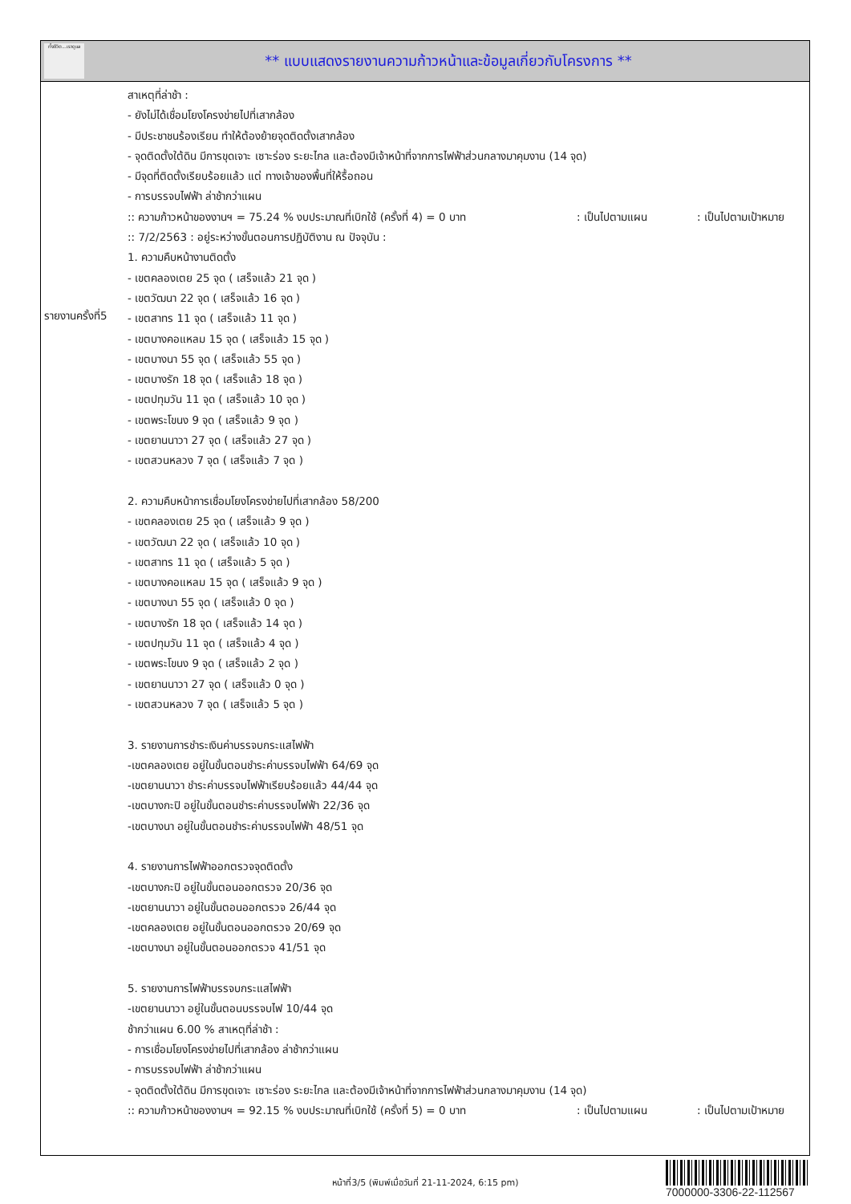ทั้งชีวิต...เราดูแล
** แบบแสดงรายงานความก้าวหน้าและข้อมูลเกี่ยวกับโครงการ **
รายงานครั้งที่5
สาเหตุที่ล่าช้า :
- ยังไม่ได้เชื่อมโยงโครงข่ายไปที่เสากล้อง
- มีประชาชนร้องเรียน ทำให้ต้องย้ายจุดติดตั้งเสากล้อง
- จุดติดตั้งใต้ดิน มีการขุดเจาะ เซาะร่อง ระยะไกล และต้องมีเจ้าหน้าที่จากการไฟฟ้าส่วนกลางมาคุมงาน (14 จุด)
- มีจุดที่ติดตั้งเรียบร้อยแล้ว แต่ ทางเจ้าของพื้นที่ให้รื้อถอน
- การบรรจบไฟฟ้า ล่าช้ากว่าแผน
:: ความก้าวหน้าของงานฯ = 75.24 % งบประมาณที่เบิกใช้ (ครั้งที่ 4) = 0 บาท : เป็นไปตามแผน : เป็นไปตามเป้าหมาย
:: 7/2/2563 : อยู่ระหว่างขั้นตอนการปฏิบัติงาน ณ ปัจจุบัน :
1. ความคืบหน้างานติดตั้ง
- เขตคลองเตย 25 จุด ( เสร็จแล้ว 21 จุด )
- เขตวัฒนา 22 จุด ( เสร็จแล้ว 16 จุด )
- เขตสาทร 11 จุด ( เสร็จแล้ว 11 จุด )
- เขตบางคอแหลม 15 จุด ( เสร็จแล้ว 15 จุด )
- เขตบางนา 55 จุด ( เสร็จแล้ว 55 จุด )
- เขตบางรัก 18 จุด ( เสร็จแล้ว 18 จุด )
- เขตปทุมวัน 11 จุด ( เสร็จแล้ว 10 จุด )
- เขตพระโขนง 9 จุด ( เสร็จแล้ว 9 จุด )
- เขตยานนาวา 27 จุด ( เสร็จแล้ว 27 จุด )
- เขตสวนหลวง 7 จุด ( เสร็จแล้ว 7 จุด )
2. ความคืบหน้าการเชื่อมโยงโครงข่ายไปที่เสากล้อง 58/200
- เขตคลองเตย 25 จุด ( เสร็จแล้ว 9 จุด )
- เขตวัฒนา 22 จุด ( เสร็จแล้ว 10 จุด )
- เขตสาทร 11 จุด ( เสร็จแล้ว 5 จุด )
- เขตบางคอแหลม 15 จุด ( เสร็จแล้ว 9 จุด )
- เขตบางนา 55 จุด ( เสร็จแล้ว 0 จุด )
- เขตบางรัก 18 จุด ( เสร็จแล้ว 14 จุด )
- เขตปทุมวัน 11 จุด ( เสร็จแล้ว 4 จุด )
- เขตพระโขนง 9 จุด ( เสร็จแล้ว 2 จุด )
- เขตยานนาวา 27 จุด ( เสร็จแล้ว 0 จุด )
- เขตสวนหลวง 7 จุด ( เสร็จแล้ว 5 จุด )
3. รายงานการชำระเงินค่าบรรจบกระแสไฟฟ้า
-เขตคลองเตย อยู่ในขั้นตอนชำระค่าบรรจบไฟฟ้า 64/69 จุด
-เขตยานนาวา ชำระค่าบรรจบไฟฟ้าเรียบร้อยแล้ว 44/44 จุด
-เขตบางกะปิ อยู่ในขั้นตอนชำระค่าบรรจบไฟฟ้า 22/36 จุด
-เขตบางนา อยู่ในขั้นตอนชำระค่าบรรจบไฟฟ้า 48/51 จุด
4. รายงานการไฟฟ้าออกตรวจจุดติดตั้ง
-เขตบางกะปิ อยู่ในขั้นตอนออกตรวจ 20/36 จุด
-เขตยานนาวา อยู่ในขั้นตอนออกตรวจ 26/44 จุด
-เขตคลองเตย อยู่ในขั้นตอนออกตรวจ 20/69 จุด
-เขตบางนา อยู่ในขั้นตอนออกตรวจ 41/51 จุด
5. รายงานการไฟฟ้าบรรจบกระแสไฟฟ้า
-เขตยานนาวา อยู่ในขั้นตอนบรรจบไฟ 10/44 จุด
ช้ากว่าแผน 6.00 % สาเหตุที่ล่าช้า :
- การเชื่อมโยงโครงข่ายไปที่เสากล้อง ล่าช้ากว่าแผน
- การบรรจบไฟฟ้า ล่าช้ากว่าแผน
- จุดติดตั้งใต้ดิน มีการขุดเจาะ เซาะร่อง ระยะไกล และต้องมีเจ้าหน้าที่จากการไฟฟ้าส่วนกลางมาคุมงาน (14 จุด)
:: ความก้าวหน้าของงานฯ = 92.15 % งบประมาณที่เบิกใช้ (ครั้งที่ 5) = 0 บาท : เป็นไปตามแผน : เป็นไปตามเป้าหมาย
หน้าที่3/5 (พิมพ์เมื่อวันที่ 21-11-2024, 6:15 pm)
7000000-3306-22-112567